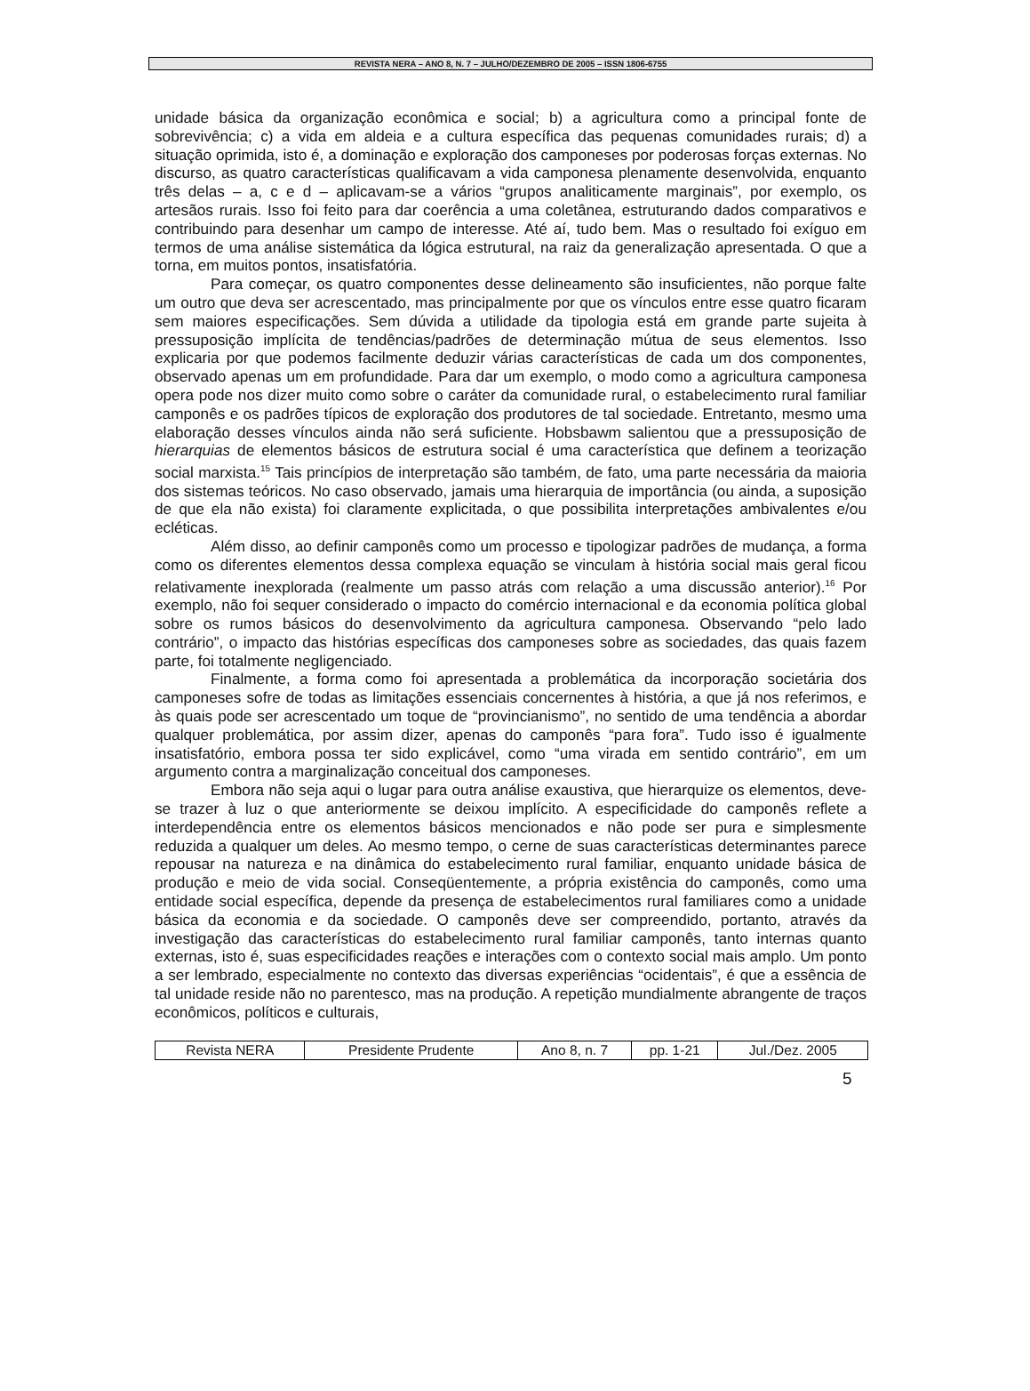REVISTA NERA – ANO 8, N. 7 – JULHO/DEZEMBRO DE 2005 – ISSN 1806-6755
unidade básica da organização econômica e social; b) a agricultura como a principal fonte de sobrevivência; c) a vida em aldeia e a cultura específica das pequenas comunidades rurais; d) a situação oprimida, isto é, a dominação e exploração dos camponeses por poderosas forças externas. No discurso, as quatro características qualificavam a vida camponesa plenamente desenvolvida, enquanto três delas – a, c e d – aplicavam-se a vários “grupos analiticamente marginais”, por exemplo, os artesãos rurais. Isso foi feito para dar coerência a uma coletânea, estruturando dados comparativos e contribuindo para desenhar um campo de interesse. Até aí, tudo bem. Mas o resultado foi exíguo em termos de uma análise sistemática da lógica estrutural, na raiz da generalização apresentada. O que a torna, em muitos pontos, insatisfatória.
Para começar, os quatro componentes desse delineamento são insuficientes, não porque falte um outro que deva ser acrescentado, mas principalmente por que os vínculos entre esse quatro ficaram sem maiores especificações. Sem dúvida a utilidade da tipologia está em grande parte sujeita à pressuposição implícita de tendências/padrões de determinação mútua de seus elementos. Isso explicaria por que podemos facilmente deduzir várias características de cada um dos componentes, observado apenas um em profundidade. Para dar um exemplo, o modo como a agricultura camponesa opera pode nos dizer muito como sobre o caráter da comunidade rural, o estabelecimento rural familiar camponês e os padrões típicos de exploração dos produtores de tal sociedade. Entretanto, mesmo uma elaboração desses vínculos ainda não será suficiente. Hobsbawm salientou que a pressuposição de hierarquias de elementos básicos de estrutura social é uma característica que definem a teorização social marxista.<sup>15</sup> Tais princípios de interpretação são também, de fato, uma parte necessária da maioria dos sistemas teóricos. No caso observado, jamais uma hierarquia de importância (ou ainda, a suposição de que ela não exista) foi claramente explicitada, o que possibilita interpretações ambivalentes e/ou ecléticas.
Além disso, ao definir camponês como um processo e tipologizar padrões de mudança, a forma como os diferentes elementos dessa complexa equação se vinculam à história social mais geral ficou relativamente inexplorada (realmente um passo atrás com relação a uma discussão anterior).<sup>16</sup> Por exemplo, não foi sequer considerado o impacto do comércio internacional e da economia política global sobre os rumos básicos do desenvolvimento da agricultura camponesa. Observando “pelo lado contrário”, o impacto das histórias específicas dos camponeses sobre as sociedades, das quais fazem parte, foi totalmente negligenciado.
Finalmente, a forma como foi apresentada a problemática da incorporação societária dos camponeses sofre de todas as limitações essenciais concernentes à história, a que já nos referimos, e às quais pode ser acrescentado um toque de “provincianismo”, no sentido de uma tendência a abordar qualquer problemática, por assim dizer, apenas do camponês “para fora”. Tudo isso é igualmente insatisfatório, embora possa ter sido explicável, como “uma virada em sentido contrário”, em um argumento contra a marginalização conceitual dos camponeses.
Embora não seja aqui o lugar para outra análise exaustiva, que hierarquize os elementos, deve-se trazer à luz o que anteriormente se deixou implícito. A especificidade do camponês reflete a interdependência entre os elementos básicos mencionados e não pode ser pura e simplesmente reduzida a qualquer um deles. Ao mesmo tempo, o cerne de suas características determinantes parece repousar na natureza e na dinâmica do estabelecimento rural familiar, enquanto unidade básica de produção e meio de vida social. Conseqüentemente, a própria existência do camponês, como uma entidade social específica, depende da presença de estabelecimentos rural familiares como a unidade básica da economia e da sociedade. O camponês deve ser compreendido, portanto, através da investigação das características do estabelecimento rural familiar camponês, tanto internas quanto externas, isto é, suas especificidades reações e interações com o contexto social mais amplo. Um ponto a ser lembrado, especialmente no contexto das diversas experiências “ocidentais”, é que a essência de tal unidade reside não no parentesco, mas na produção. A repetição mundialmente abrangente de traços econômicos, políticos e culturais,
| Revista NERA | Presidente Prudente | Ano 8, n. 7 | pp. 1-21 | Jul./Dez. 2005 |
5